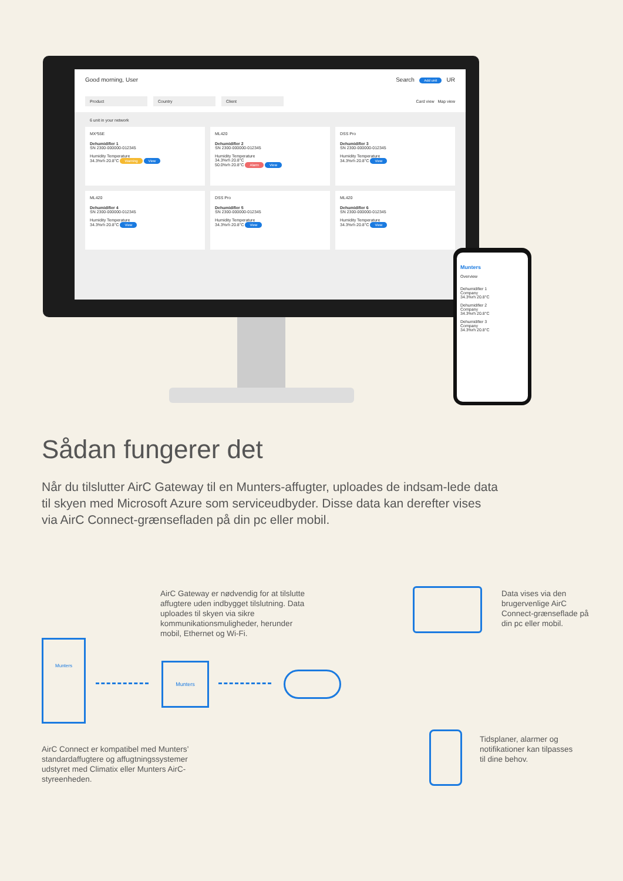Good morning, User Search Add unit UR
Product Country Client Card view Map view
6 unit in your network
MX²55E
Dehumidifier 1
SN 2300-000000-012345
Humidity Temperature
34.3%rh 20.8°C Warning View
ML420
Dehumidifier 2
SN 2300-000000-012345
Humidity Temperature
34.3%rh 20.8°C
50.0%rh 20.8°C Alarm View
DSS Pro
Dehumidifier 3
SN 2300-000000-012345
Humidity Temperature
34.3%rh 20.8°C View
ML420
Dehumidifier 4
SN 2300-000000-012345
Humidity Temperature
34.3%rh 20.8°C View
DSS Pro
Dehumidifier 5
SN 2300-000000-012345
Humidity Temperature
34.3%rh 20.8°C View
ML420
Dehumidifier 6
SN 2300-000000-012345
Humidity Temperature
34.3%rh 20.8°C View
Munters
Overview
Dehumidifier 1
Company
34.3%rh 20.8°C
Dehumidifier 2
Company
34.3%rh 20.8°C
Dehumidifier 3
Company
34.3%rh 20.8°C
Sådan fungerer det
Når du tilslutter AirC Gateway til en Munters-affugter, uploades de indsam-lede data til skyen med Microsoft Azure som serviceudbyder. Disse data kan derefter vises via AirC Connect-grænsefladen på din pc eller mobil.
AirC Gateway er nødvendig for at tilslutte affugtere uden indbygget tilslutning. Data uploades til skyen via sikre kommunikationsmuligheder, herunder mobil, Ethernet og Wi-Fi.
Data vises via den brugervenlige AirC Connect-grænseflade på din pc eller mobil.
Munters
Munters
Tidsplaner, alarmer og notifikationer kan tilpasses til dine behov.
AirC Connect er kompatibel med Munters’ standardaffugtere og affugtningssystemer udstyret med Climatix eller Munters AirC-styreenheden.